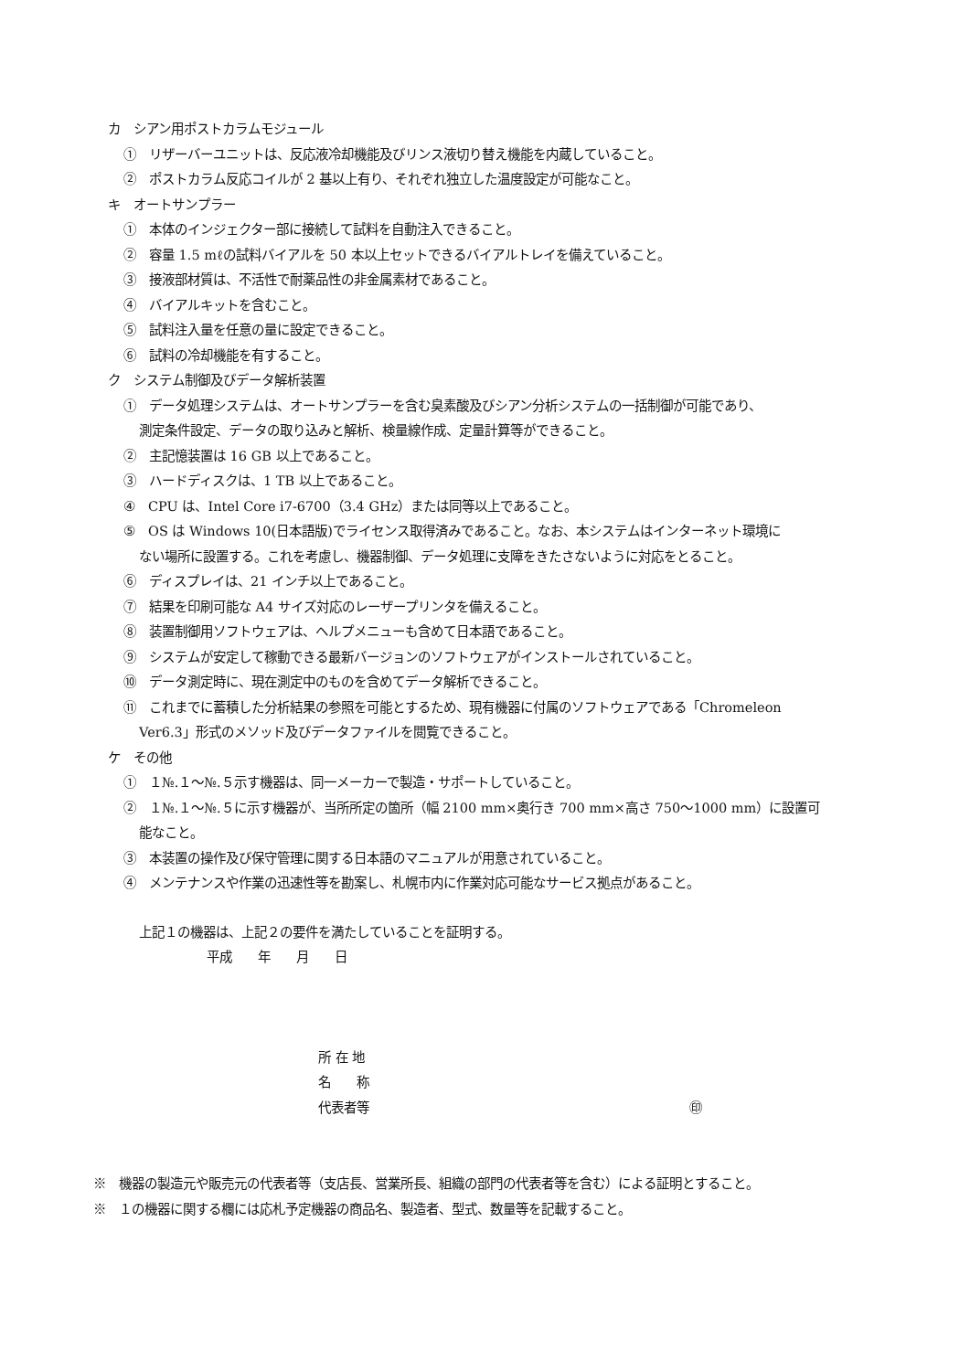カ　シアン用ポストカラムモジュール
①　リザーバーユニットは、反応液冷却機能及びリンス液切り替え機能を内蔵していること。
②　ポストカラム反応コイルが 2 基以上有り、それぞれ独立した温度設定が可能なこと。
キ　オートサンプラー
①　本体のインジェクター部に接続して試料を自動注入できること。
②　容量 1.5 mℓの試料バイアルを 50 本以上セットできるバイアルトレイを備えていること。
③　接液部材質は、不活性で耐薬品性の非金属素材であること。
④　バイアルキットを含むこと。
⑤　試料注入量を任意の量に設定できること。
⑥　試料の冷却機能を有すること。
ク　システム制御及びデータ解析装置
①　データ処理システムは、オートサンプラーを含む臭素酸及びシアン分析システムの一括制御が可能であり、
測定条件設定、データの取り込みと解析、検量線作成、定量計算等ができること。
②　主記憶装置は 16 GB 以上であること。
③　ハードディスクは、1 TB 以上であること。
④　CPU は、Intel Core i7-6700（3.4 GHz）または同等以上であること。
⑤　OS は Windows 10(日本語版)でライセンス取得済みであること。なお、本システムはインターネット環境に
ない場所に設置する。これを考慮し、機器制御、データ処理に支障をきたさないように対応をとること。
⑥　ディスプレイは、21 インチ以上であること。
⑦　結果を印刷可能な A4 サイズ対応のレーザープリンタを備えること。
⑧　装置制御用ソフトウェアは、ヘルプメニューも含めて日本語であること。
⑨　システムが安定して稼動できる最新バージョンのソフトウェアがインストールされていること。
⑩　データ測定時に、現在測定中のものを含めてデータ解析できること。
⑪　これまでに蓄積した分析結果の参照を可能とするため、現有機器に付属のソフトウェアである「Chromeleon
Ver6.3」形式のメソッド及びデータファイルを閲覧できること。
ケ　その他
①　１№.１～№.５示す機器は、同一メーカーで製造・サポートしていること。
②　１№.１～№.５に示す機器が、当所所定の箇所（幅 2100 mm×奥行き 700 mm×高さ 750～1000 mm）に設置可
能なこと。
③　本装置の操作及び保守管理に関する日本語のマニュアルが用意されていること。
④　メンテナンスや作業の迅速性等を勘案し、札幌市内に作業対応可能なサービス拠点があること。
上記１の機器は、上記２の要件を満たしていることを証明する。
平成　　年　　月　　日
所 在 地
名　　称
代表者等 ㊞
※　機器の製造元や販売元の代表者等（支店長、営業所長、組織の部門の代表者等を含む）による証明とすること。
※　１の機器に関する欄には応札予定機器の商品名、製造者、型式、数量等を記載すること。